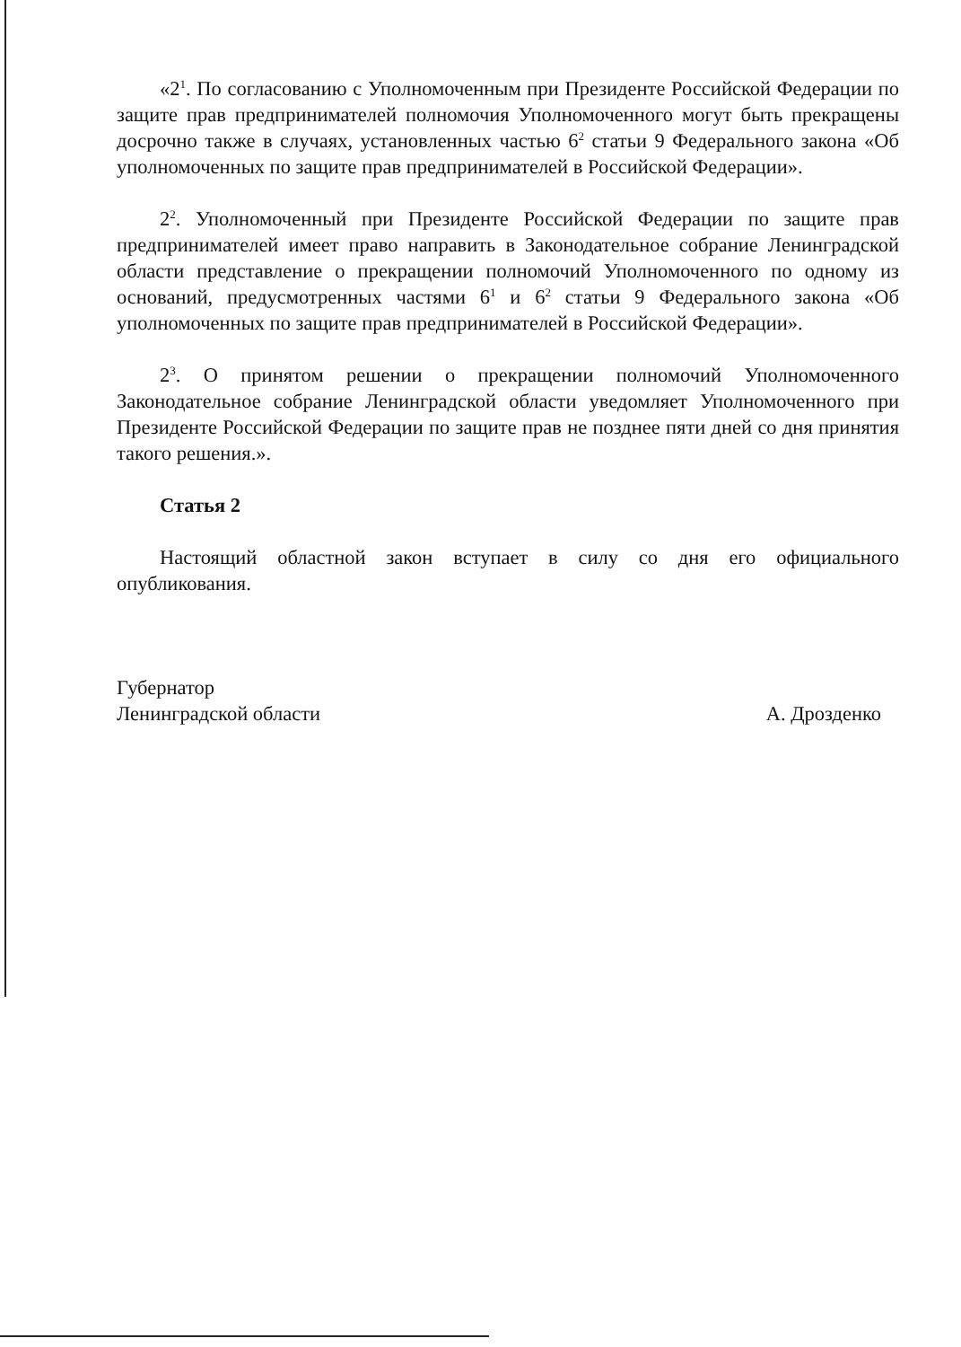«2<sup>1</sup>. По согласованию с Уполномоченным при Президенте Российской Федерации по защите прав предпринимателей полномочия Уполномоченного могут быть прекращены досрочно также в случаях, установленных частью 6<sup>2</sup> статьи 9 Федерального закона «Об уполномоченных по защите прав предпринимателей в Российской Федерации».
2<sup>2</sup>. Уполномоченный при Президенте Российской Федерации по защите прав предпринимателей имеет право направить в Законодательное собрание Ленинградской области представление о прекращении полномочий Уполномоченного по одному из оснований, предусмотренных частями 6<sup>1</sup> и 6<sup>2</sup> статьи 9 Федерального закона «Об уполномоченных по защите прав предпринимателей в Российской Федерации».
2<sup>3</sup>. О принятом решении о прекращении полномочий Уполномоченного Законодательное собрание Ленинградской области уведомляет Уполномоченного при Президенте Российской Федерации по защите прав не позднее пяти дней со дня принятия такого решения.».
Статья 2
Настоящий областной закон вступает в силу со дня его официального опубликования.
Губернатор
Ленинградской области А. Дрозденко